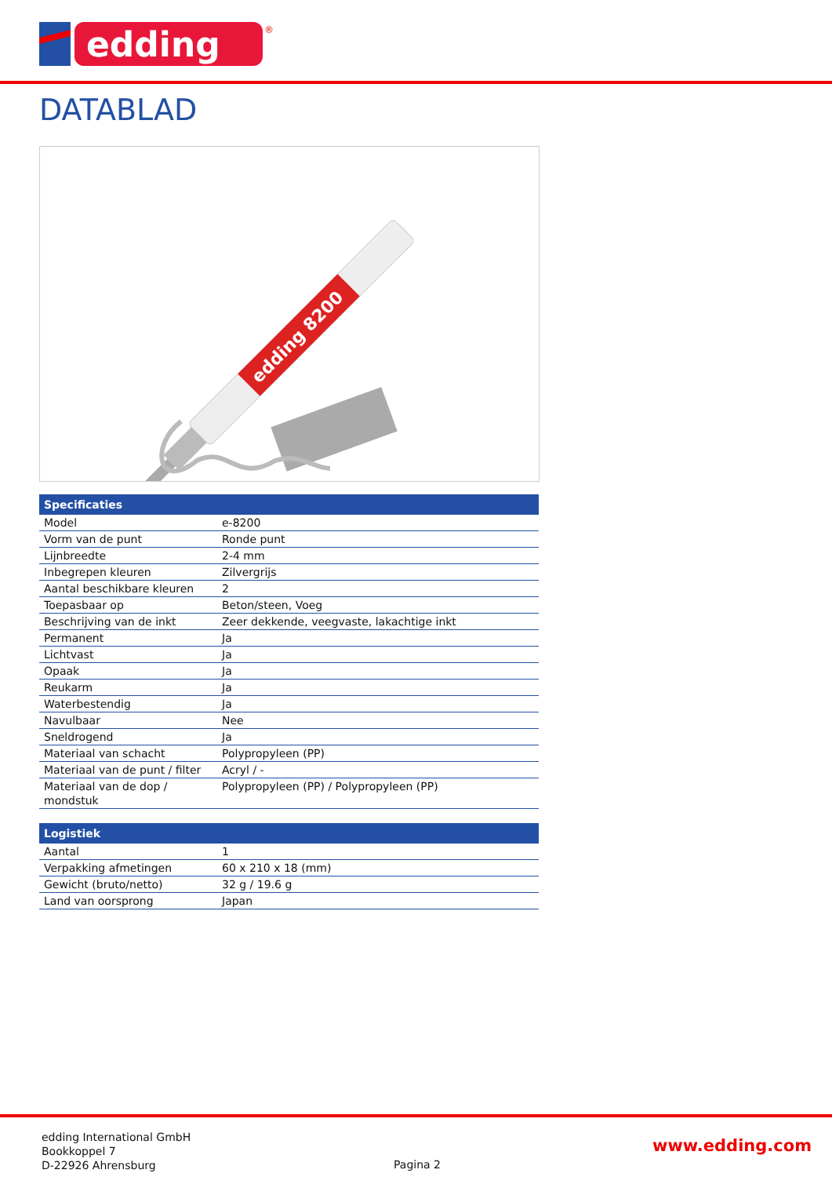edding
®
DATABLAD
edding 8200
| Specificaties | |
| --- | --- |
| Model | e-8200 |
| Vorm van de punt | Ronde punt |
| Lijnbreedte | 2-4 mm |
| Inbegrepen kleuren | Zilvergrijs |
| Aantal beschikbare kleuren | 2 |
| Toepasbaar op | Beton/steen, Voeg |
| Beschrijving van de inkt | Zeer dekkende, veegvaste, lakachtige inkt |
| Permanent | Ja |
| Lichtvast | Ja |
| Opaak | Ja |
| Reukarm | Ja |
| Waterbestendig | Ja |
| Navulbaar | Nee |
| Sneldrogend | Ja |
| Materiaal van schacht | Polypropyleen (PP) |
| Materiaal van de punt / filter | Acryl / - |
| Materiaal van de dop / mondstuk | Polypropyleen (PP) / Polypropyleen (PP) |
| Logistiek | |
| --- | --- |
| Aantal | 1 |
| Verpakking afmetingen | 60 x 210 x 18 (mm) |
| Gewicht (bruto/netto) | 32 g / 19.6 g |
| Land van oorsprong | Japan |
edding International GmbH
Bookkoppel 7
D-22926 Ahrensburg
Pagina 2
www.edding.com